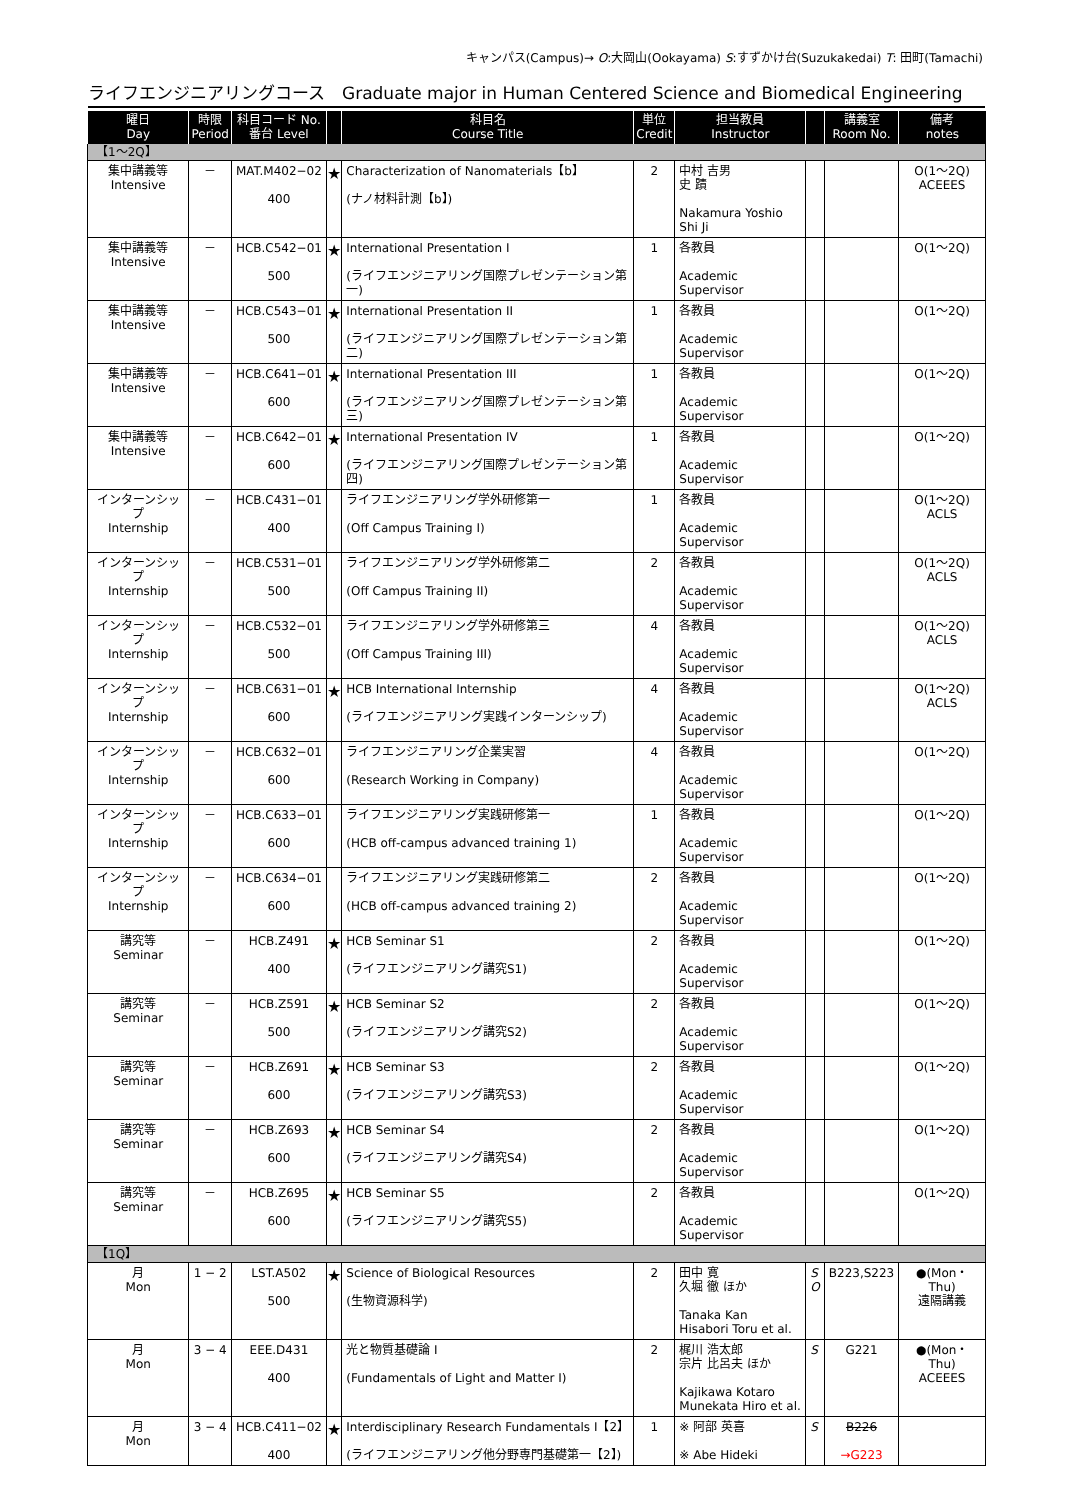キャンパス(Campus)→ O:大岡山(Ookayama) S:すずかけ台(Suzukakedai) T: 田町(Tamachi)
ライフエンジニアリングコース　Graduate major in Human Centered Science and Biomedical Engineering
| 曜日 Day | 時限 Period | 科目コード No. 番台 Level | | 科目名 Course Title | 単位 Credit | 担当教員 Instructor | | 講義室 Room No. | 備考 notes |
| --- | --- | --- | --- | --- | --- | --- | --- | --- | --- |
| 【1～2Q】 | | | | | | | | | |
| 集中講義等 Intensive | － | MAT.M402−02 400 | ★ | Characterization of Nanomaterials【b】 (ナノ材料計測【b】) | 2 | 中村 吉男 史 蹟 Nakamura Yoshio Shi Ji | | | O(1～2Q) ACEEES |
| 集中講義等 Intensive | － | HCB.C542−01 500 | ★ | International Presentation I (ライフエンジニアリング国際プレゼンテーション第一) | 1 | 各教員 Academic Supervisor | | | O(1～2Q) |
| 集中講義等 Intensive | － | HCB.C543−01 500 | ★ | International Presentation II (ライフエンジニアリング国際プレゼンテーション第二) | 1 | 各教員 Academic Supervisor | | | O(1～2Q) |
| 集中講義等 Intensive | － | HCB.C641−01 600 | ★ | International Presentation III (ライフエンジニアリング国際プレゼンテーション第三) | 1 | 各教員 Academic Supervisor | | | O(1～2Q) |
| 集中講義等 Intensive | － | HCB.C642−01 600 | ★ | International Presentation IV (ライフエンジニアリング国際プレゼンテーション第四) | 1 | 各教員 Academic Supervisor | | | O(1～2Q) |
| インターンシップ Internship | － | HCB.C431−01 400 | | ライフエンジニアリング学外研修第一 (Off Campus Training I) | 1 | 各教員 Academic Supervisor | | | O(1～2Q) ACLS |
| インターンシップ Internship | － | HCB.C531−01 500 | | ライフエンジニアリング学外研修第二 (Off Campus Training II) | 2 | 各教員 Academic Supervisor | | | O(1～2Q) ACLS |
| インターンシップ Internship | － | HCB.C532−01 500 | | ライフエンジニアリング学外研修第三 (Off Campus Training III) | 4 | 各教員 Academic Supervisor | | | O(1～2Q) ACLS |
| インターンシップ Internship | － | HCB.C631−01 600 | ★ | HCB International Internship (ライフエンジニアリング実践インターンシップ) | 4 | 各教員 Academic Supervisor | | | O(1～2Q) ACLS |
| インターンシップ Internship | － | HCB.C632−01 600 | | ライフエンジニアリング企業実習 (Research Working in Company) | 4 | 各教員 Academic Supervisor | | | O(1～2Q) |
| インターンシップ Internship | － | HCB.C633−01 600 | | ライフエンジニアリング実践研修第一 (HCB off-campus advanced training 1) | 1 | 各教員 Academic Supervisor | | | O(1～2Q) |
| インターンシップ Internship | － | HCB.C634−01 600 | | ライフエンジニアリング実践研修第二 (HCB off-campus advanced training 2) | 2 | 各教員 Academic Supervisor | | | O(1～2Q) |
| 講究等 Seminar | － | HCB.Z491 400 | ★ | HCB Seminar S1 (ライフエンジニアリング講究S1) | 2 | 各教員 Academic Supervisor | | | O(1～2Q) |
| 講究等 Seminar | － | HCB.Z591 500 | ★ | HCB Seminar S2 (ライフエンジニアリング講究S2) | 2 | 各教員 Academic Supervisor | | | O(1～2Q) |
| 講究等 Seminar | － | HCB.Z691 600 | ★ | HCB Seminar S3 (ライフエンジニアリング講究S3) | 2 | 各教員 Academic Supervisor | | | O(1～2Q) |
| 講究等 Seminar | － | HCB.Z693 600 | ★ | HCB Seminar S4 (ライフエンジニアリング講究S4) | 2 | 各教員 Academic Supervisor | | | O(1～2Q) |
| 講究等 Seminar | － | HCB.Z695 600 | ★ | HCB Seminar S5 (ライフエンジニアリング講究S5) | 2 | 各教員 Academic Supervisor | | | O(1～2Q) |
| 【1Q】 | | | | | | | | | |
| 月 Mon | 1 − 2 | LST.A502 500 | ★ | Science of Biological Resources (生物資源科学) | 2 | 田中 寛 久堀 徹 ほか Tanaka Kan Hisabori Toru et al. | S O | B223,S223 | ●(Mon・Thu) 遠隔講義 |
| 月 Mon | 3 − 4 | EEE.D431 400 | | 光と物質基礎論 I (Fundamentals of Light and Matter I) | 2 | 梶川 浩太郎 宗片 比呂夫 ほか Kajikawa Kotaro Munekata Hiro et al. | S | G221 | ●(Mon・Thu) ACEEES |
| 月 Mon | 3 − 4 | HCB.C411−02 400 | ★ | Interdisciplinary Research Fundamentals I【2】 (ライフエンジニアリング他分野専門基礎第一【2】) | 1 | ※ 阿部 英喜 ※ Abe Hideki | S | B226 →G223 | |